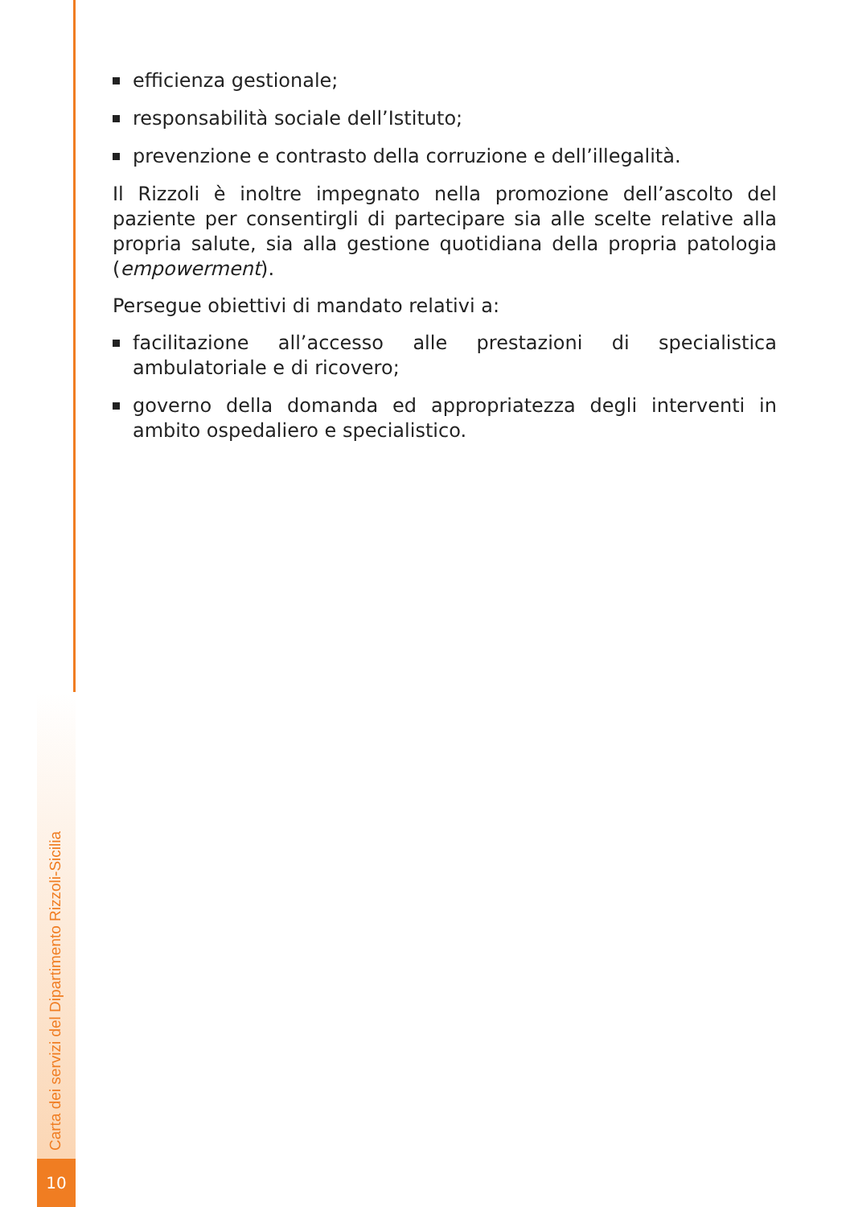efficienza gestionale;
responsabilità sociale dell’Istituto;
prevenzione e contrasto della corruzione e dell’illegalità.
Il Rizzoli è inoltre impegnato nella promozione dell’ascolto del paziente per consentirgli di partecipare sia alle scelte relative alla propria salute, sia alla gestione quotidiana della propria patologia (empowerment).
Persegue obiettivi di mandato relativi a:
facilitazione all’accesso alle prestazioni di specialistica ambulatoriale e di ricovero;
governo della domanda ed appropriatezza degli interventi in ambito ospedaliero e specialistico.
Carta dei servizi del Dipartimento Rizzoli-Sicilia
10